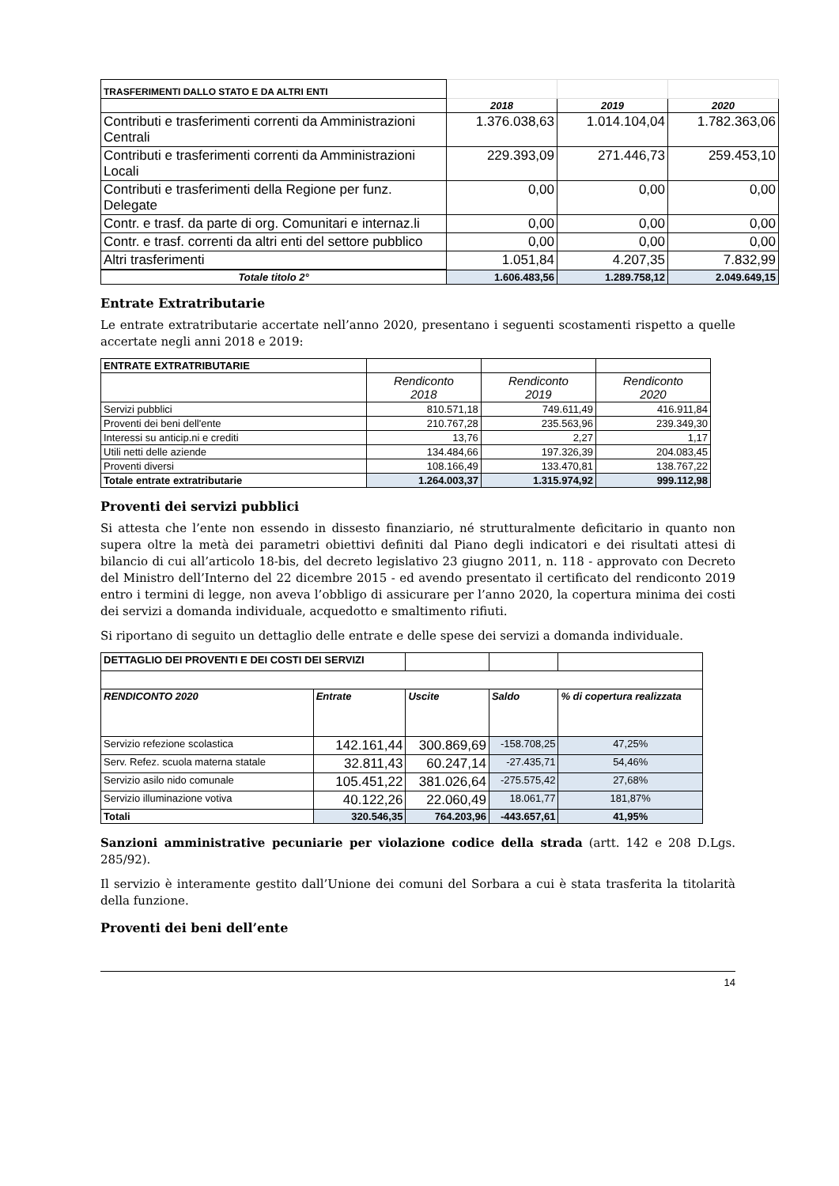| TRASFERIMENTI DALLO STATO E DA ALTRI ENTI | | | |
| | 2018 | 2019 | 2020 |
| Contributi e trasferimenti correnti da Amministrazioni Centrali | 1.376.038,63 | 1.014.104,04 | 1.782.363,06 |
| Contributi e trasferimenti correnti da Amministrazioni Locali | 229.393,09 | 271.446,73 | 259.453,10 |
| Contributi e trasferimenti della Regione per funz. Delegate | 0,00 | 0,00 | 0,00 |
| Contr. e trasf. da parte di org. Comunitari e internaz.li | 0,00 | 0,00 | 0,00 |
| Contr. e trasf. correnti da altri enti del settore pubblico | 0,00 | 0,00 | 0,00 |
| Altri trasferimenti | 1.051,84 | 4.207,35 | 7.832,99 |
| Totale titolo 2° | 1.606.483,56 | 1.289.758,12 | 2.049.649,15 |
Entrate Extratributarie
Le entrate extratributarie accertate nell’anno 2020, presentano i seguenti scostamenti rispetto a quelle accertate negli anni 2018 e 2019:
| ENTRATE EXTRATRIBUTARIE | | | |
| | Rendiconto 2018 | Rendiconto 2019 | Rendiconto 2020 |
| Servizi pubblici | 810.571,18 | 749.611,49 | 416.911,84 |
| Proventi dei beni dell'ente | 210.767,28 | 235.563,96 | 239.349,30 |
| Interessi su anticip.ni e crediti | 13,76 | 2,27 | 1,17 |
| Utili netti delle aziende | 134.484,66 | 197.326,39 | 204.083,45 |
| Proventi diversi | 108.166,49 | 133.470,81 | 138.767,22 |
| Totale entrate extratributarie | 1.264.003,37 | 1.315.974,92 | 999.112,98 |
Proventi dei servizi pubblici
Si attesta che l’ente non essendo in dissesto finanziario, né strutturalmente deficitario in quanto non supera oltre la metà dei parametri obiettivi definiti dal Piano degli indicatori e dei risultati attesi di bilancio di cui all’articolo 18-bis, del decreto legislativo 23 giugno 2011, n. 118 - approvato con Decreto del Ministro dell’Interno del 22 dicembre 2015 - ed avendo presentato il certificato del rendiconto 2019 entro i termini di legge, non aveva l’obbligo di assicurare per l’anno 2020, la copertura minima dei costi dei servizi a domanda individuale, acquedotto e smaltimento rifiuti.
Si riportano di seguito un dettaglio delle entrate e delle spese dei servizi a domanda individuale.
| DETTAGLIO DEI PROVENTI E DEI COSTI DEI SERVIZI | | | | |
| RENDICONTO 2020 | Entrate | Uscite | Saldo | % di copertura realizzata |
| Servizio refezione scolastica | 142.161,44 | 300.869,69 | -158.708,25 | 47,25% |
| Serv. Refez. scuola materna statale | 32.811,43 | 60.247,14 | -27.435,71 | 54,46% |
| Servizio asilo nido comunale | 105.451,22 | 381.026,64 | -275.575,42 | 27,68% |
| Servizio illuminazione votiva | 40.122,26 | 22.060,49 | 18.061,77 | 181,87% |
| Totali | 320.546,35 | 764.203,96 | -443.657,61 | 41,95% |
Sanzioni amministrative pecuniarie per violazione codice della strada (artt. 142 e 208 D.Lgs. 285/92).
Il servizio è interamente gestito dall’Unione dei comuni del Sorbara a cui è stata trasferita la titolarità della funzione.
Proventi dei beni dell’ente
14